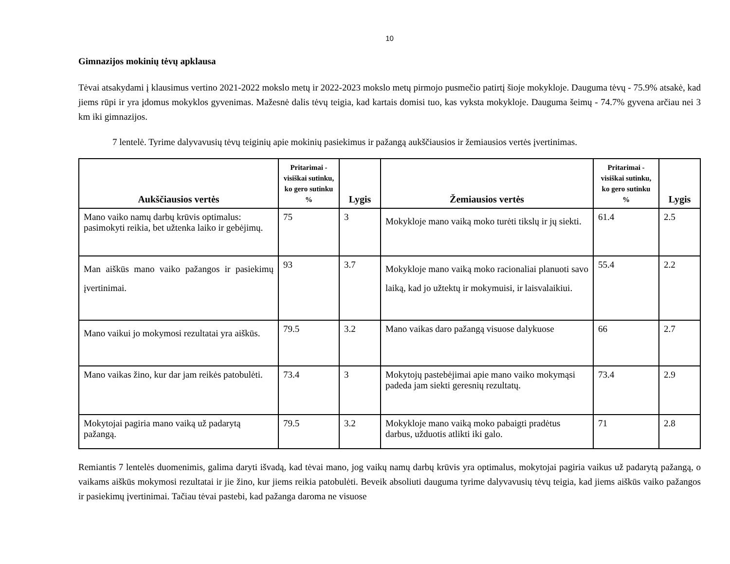10
Gimnazijos mokinių tėvų apklausa
Tėvai atsakydami į klausimus vertino 2021-2022 mokslo metų ir 2022-2023 mokslo metų pirmojo pusmečio patirtį šioje mokykloje. Dauguma tėvų - 75.9% atsakė, kad jiems rūpi ir yra įdomus mokyklos gyvenimas. Mažesnė dalis tėvų teigia, kad kartais domisi tuo, kas vyksta mokykloje. Dauguma šeimų - 74.7% gyvena arčiau nei 3 km iki gimnazijos.
7 lentelė. Tyrime dalyvavusių tėvų teiginių apie mokinių pasiekimus ir pažangą aukščiausios ir žemiausios vertės įvertinimas.
| Aukščiausios vertės | Pritarimai - visiškai sutinku, ko gero sutinku % | Lygis | Žemiausios vertės | Pritarimai - visiškai sutinku, ko gero sutinku % | Lygis |
| --- | --- | --- | --- | --- | --- |
| Mano vaiko namų darbų krūvis optimalus: pasimokyti reikia, bet užtenka laiko ir gebėjimų. | 75 | 3 | Mokykloje mano vaiką moko turėti tikslų ir jų siekti. | 61.4 | 2.5 |
| Man aiškūs mano vaiko pažangos ir pasiekimų įvertinimai. | 93 | 3.7 | Mokykloje mano vaiką moko racionaliai planuoti savo laiką, kad jo užtektų ir mokymuisi, ir laisvalaikiui. | 55.4 | 2.2 |
| Mano vaikui jo mokymosi rezultatai yra aiškūs. | 79.5 | 3.2 | Mano vaikas daro pažangą visuose dalykuose | 66 | 2.7 |
| Mano vaikas žino, kur dar jam reikės patobulėti. | 73.4 | 3 | Mokytojų pastebėjimai apie mano vaiko mokymąsi padeda jam siekti geresnių rezultatų. | 73.4 | 2.9 |
| Mokytojai pagiria mano vaiką už padarytą pažangą. | 79.5 | 3.2 | Mokykloje mano vaiką moko pabaigti pradėtus darbus, užduotis atlikti iki galo. | 71 | 2.8 |
Remiantis 7 lentelės duomenimis, galima daryti išvadą, kad tėvai mano, jog vaikų namų darbų krūvis yra optimalus, mokytojai pagiria vaikus už padarytą pažangą, o vaikams aiškūs mokymosi rezultatai ir jie žino, kur jiems reikia patobulėti. Beveik absoliuti dauguma tyrime dalyvavusių tėvų teigia, kad jiems aiškūs vaiko pažangos ir pasiekimų įvertinimai. Tačiau tėvai pastebi, kad pažanga daroma ne visuose